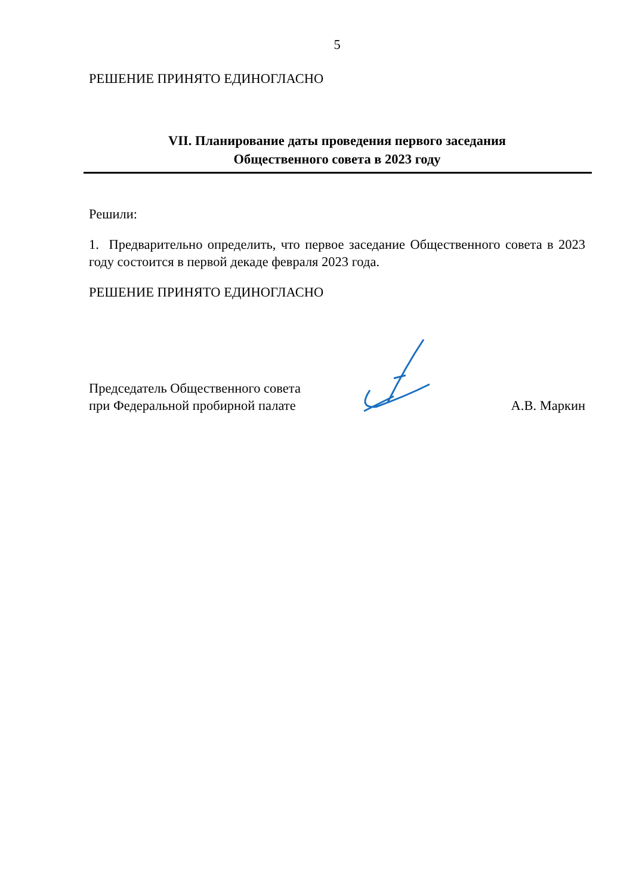5
РЕШЕНИЕ ПРИНЯТО ЕДИНОГЛАСНО
VII. Планирование даты проведения первого заседания
Общественного совета в 2023 году
Решили:
1. Предварительно определить, что первое заседание Общественного совета в 2023 году состоится в первой декаде февраля 2023 года.
РЕШЕНИЕ ПРИНЯТО ЕДИНОГЛАСНО
Председатель Общественного совета
при Федеральной пробирной палате
А.В. Маркин